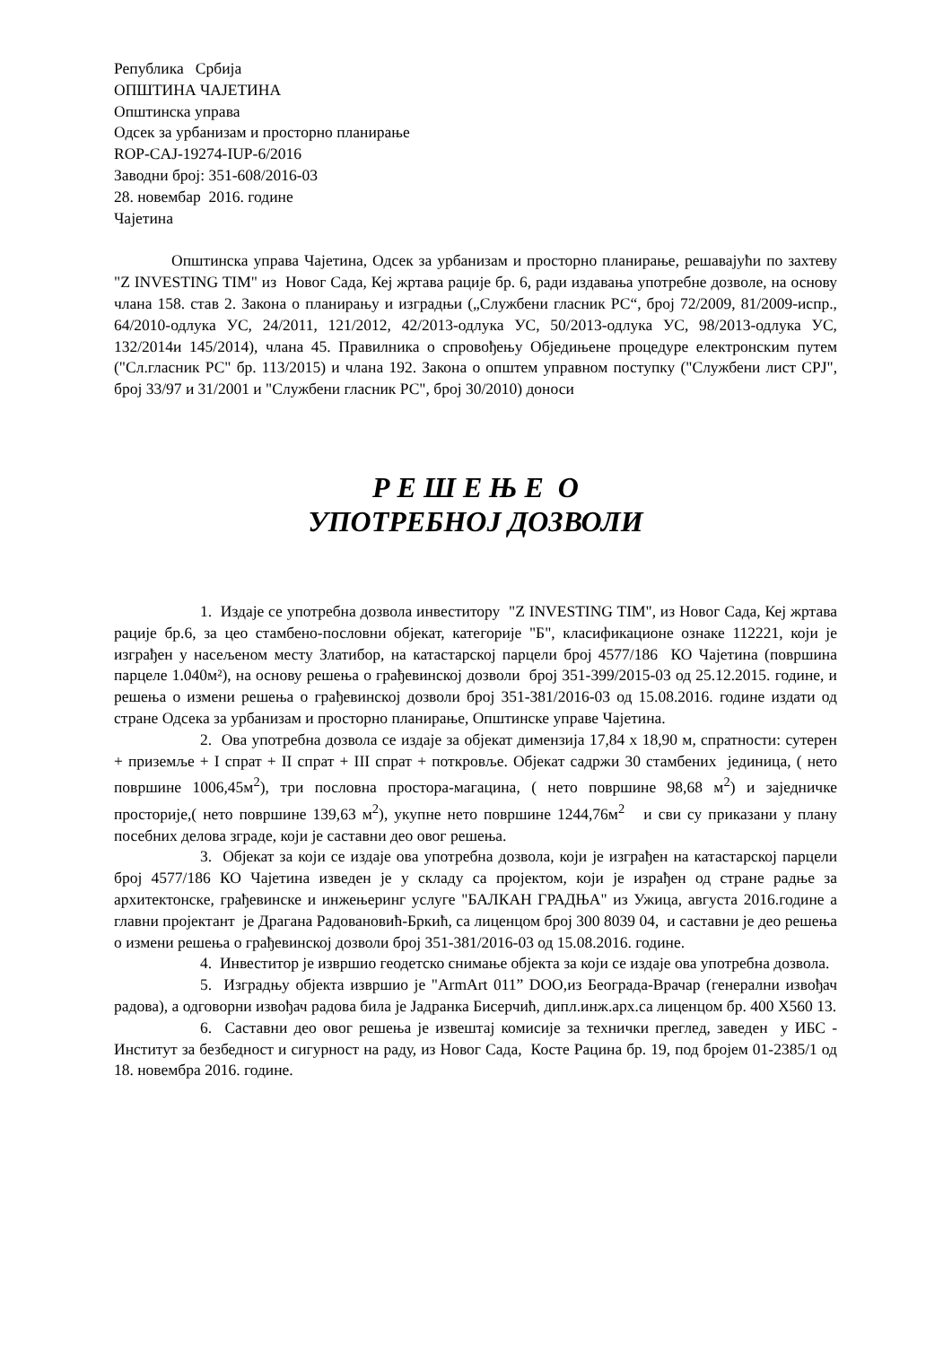Република Србија
ОПШТИНА ЧАЈЕТИНА
Општинска управа
Одсек за урбанизам и просторно планирање
ROP-CAJ-19274-IUP-6/2016
Заводни број: 351-608/2016-03
28. новембар 2016. године
Чајетина
Општинска управа Чајетина, Одсек за урбанизам и просторно планирање, решавајући по захтеву "Z INVESTING TIM" из Новог Сада, Кеј жртава рације бр. 6, ради издавања употребне дозволе, на основу члана 158. став 2. Закона о планирању и изградњи („Службени гласник РС“, број 72/2009, 81/2009-испр., 64/2010-одлука УС, 24/2011, 121/2012, 42/2013-одлука УС, 50/2013-одлука УС, 98/2013-одлука УС, 132/2014и 145/2014), члана 45. Правилника о спровођењу Обједињене процедуре електронским путем ("Сл.гласник РС" бр. 113/2015) и члана 192. Закона о општем управном поступку ("Службени лист СРЈ", број 33/97 и 31/2001 и "Службени гласник РС", број 30/2010) доноси
Р Е Ш Е Њ Е О
УПОТРЕБНОЈ ДОЗВОЛИ
1. Издаје се употребна дозвола инвеститору "Z INVESTING TIM", из Новог Сада, Кеј жртава рације бр.6, за цео стамбено-пословни објекат, категорије "Б", класификационе ознаке 112221, који је изграђен у насељеном месту Златибор, на катастарској парцели број 4577/186 КО Чајетина (површина парцеле 1.040м²), на основу решења о грађевинској дозволи број 351-399/2015-03 од 25.12.2015. године, и решења о измени решења о грађевинској дозволи број 351-381/2016-03 од 15.08.2016. године издати од стране Одсека за урбанизам и просторно планирање, Општинске управе Чајетина.
2. Ова употребна дозвола се издаје за објекат димензија 17,84 x 18,90 м, спратности: сутерен + приземље + I спрат + II спрат + III спрат + поткровље. Објекат садржи 30 стамбених јединица, ( нето површине 1006,45м<sup>2</sup>), три пословна простора-магацина, ( нето површине 98,68 м<sup>2</sup>) и заједничке просторије,( нето површине 139,63 м<sup>2</sup>), укупне нето површине 1244,76м<sup>2</sup> и сви су приказани у плану посебних делова зграде, који је саставни део овог решења.
3. Објекат за који се издаје ова употребна дозвола, који је изграђен на катастарској парцели број 4577/186 КО Чајетина изведен је у складу са пројектом, који је израђен од стране радње за архитектонске, грађевинске и инжењеринг услуге "БАЛКАН ГРАДЊА" из Ужица, августа 2016.године а главни пројектант је Драгана Радовановић-Бркић, са лиценцом број 300 8039 04, и саставни је део решења о измени решења о грађевинској дозволи број 351-381/2016-03 од 15.08.2016. године.
4. Инвеститор је извршио геодетско снимање објекта за који се издаје ова употребна дозвола.
5. Изградњу објекта извршио је "ArmArt 011” DOO,из Београда-Врачар (генерални извођач радова), а одговорни извођач радова била је Јадранка Бисерчић, дипл.инж.арх.са лиценцом бр. 400 Х560 13.
6. Саставни део овог решења је извештај комисије за технички преглед, заведен у ИБС - Институт за безбедност и сигурност на раду, из Новог Сада, Косте Рацина бр. 19, под бројем 01-2385/1 од 18. новембра 2016. године.